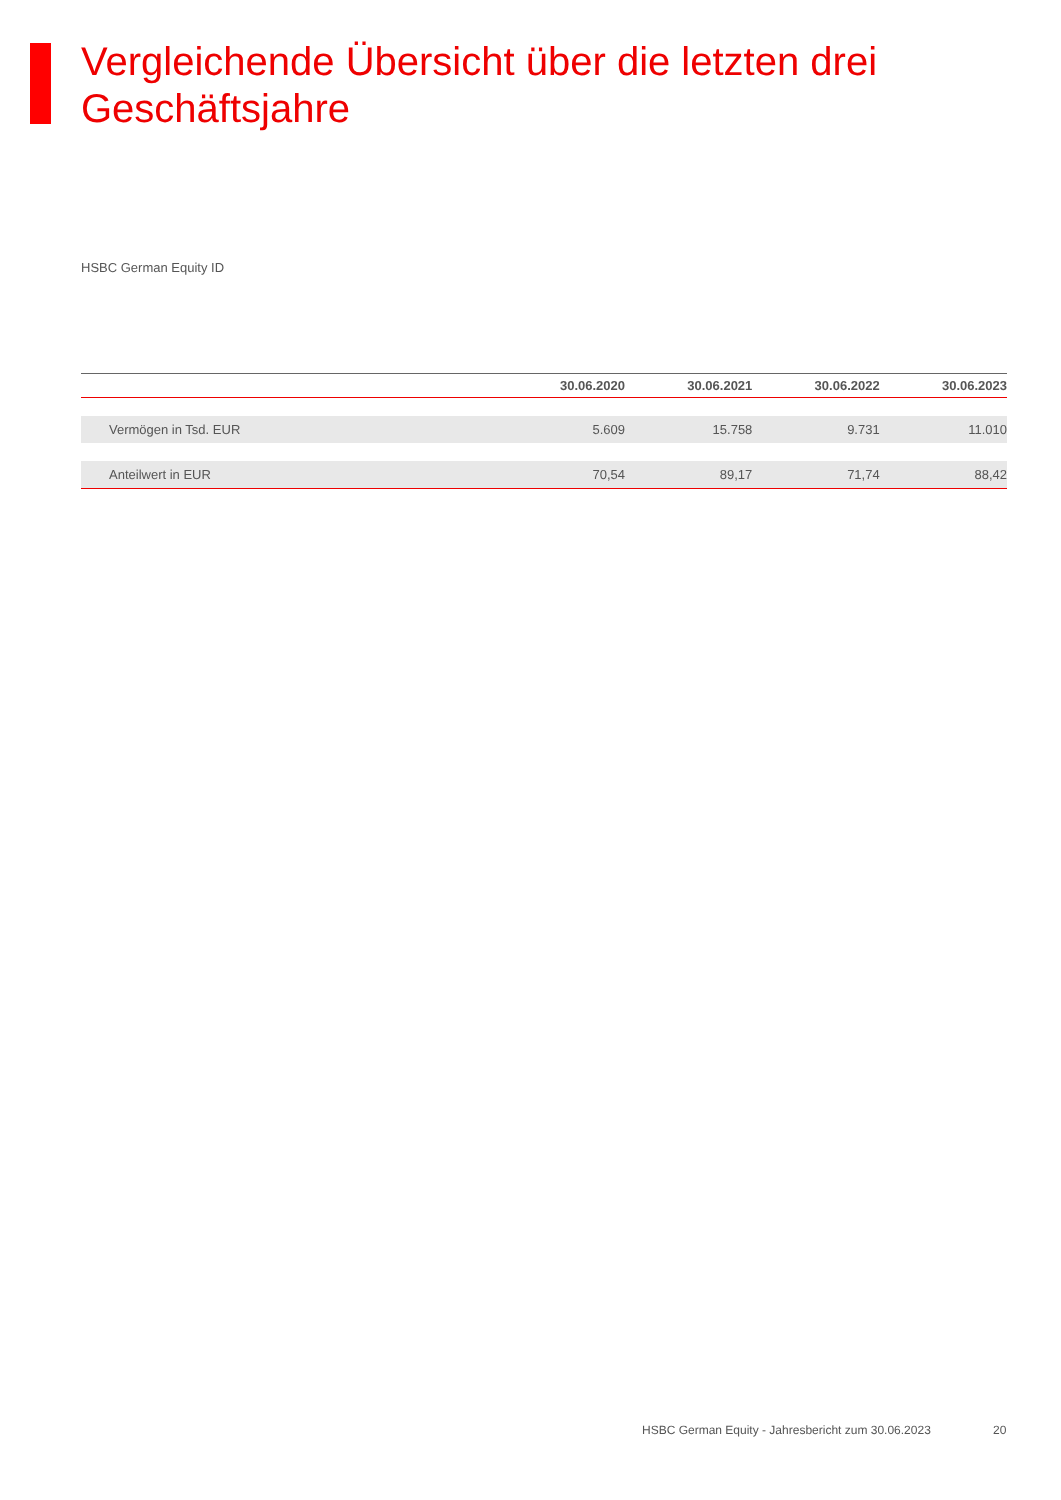Vergleichende Übersicht über die letzten drei Geschäftsjahre
HSBC German Equity ID
| | 30.06.2020 | 30.06.2021 | 30.06.2022 | 30.06.2023 |
| --- | --- | --- | --- | --- |
| Vermögen in Tsd. EUR | 5.609 | 15.758 | 9.731 | 11.010 |
| Anteilwert in EUR | 70,54 | 89,17 | 71,74 | 88,42 |
HSBC German Equity - Jahresbericht zum 30.06.2023
20